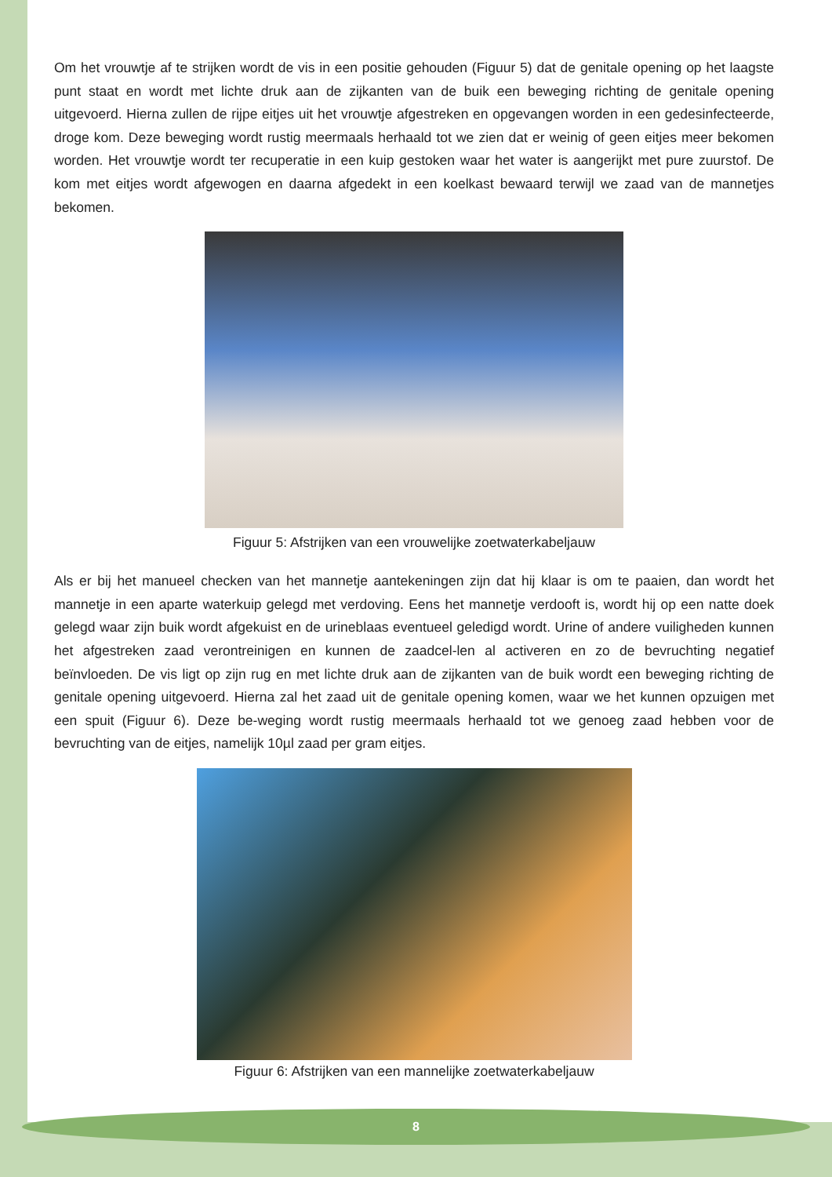Om het vrouwtje af te strijken wordt de vis in een positie gehouden (Figuur 5) dat de genitale opening op het laagste punt staat en wordt met lichte druk aan de zijkanten van de buik een beweging richting de genitale opening uitgevoerd. Hierna zullen de rijpe eitjes uit het vrouwtje afgestreken en opgevangen worden in een gedesinfecteerde, droge kom. Deze beweging wordt rustig meermaals herhaald tot we zien dat er weinig of geen eitjes meer bekomen worden. Het vrouwtje wordt ter recuperatie in een kuip gestoken waar het water is aangerijkt met pure zuurstof. De kom met eitjes wordt afgewogen en daarna afgedekt in een koelkast bewaard terwijl we zaad van de mannetjes bekomen.
Figuur 5: Afstrijken van een vrouwelijke zoetwaterkabeljauw
Als er bij het manueel checken van het mannetje aantekeningen zijn dat hij klaar is om te paaien, dan wordt het mannetje in een aparte waterkuip gelegd met verdoving. Eens het mannetje verdooft is, wordt hij op een natte doek gelegd waar zijn buik wordt afgekuist en de urineblaas eventueel geledigd wordt. Urine of andere vuiligheden kunnen het afgestreken zaad verontreinigen en kunnen de zaadcel-len al activeren en zo de bevruchting negatief beïnvloeden. De vis ligt op zijn rug en met lichte druk aan de zijkanten van de buik wordt een beweging richting de genitale opening uitgevoerd. Hierna zal het zaad uit de genitale opening komen, waar we het kunnen opzuigen met een spuit (Figuur 6). Deze be-weging wordt rustig meermaals herhaald tot we genoeg zaad hebben voor de bevruchting van de eitjes, namelijk 10µl zaad per gram eitjes.
Figuur 6: Afstrijken van een mannelijke zoetwaterkabeljauw
8